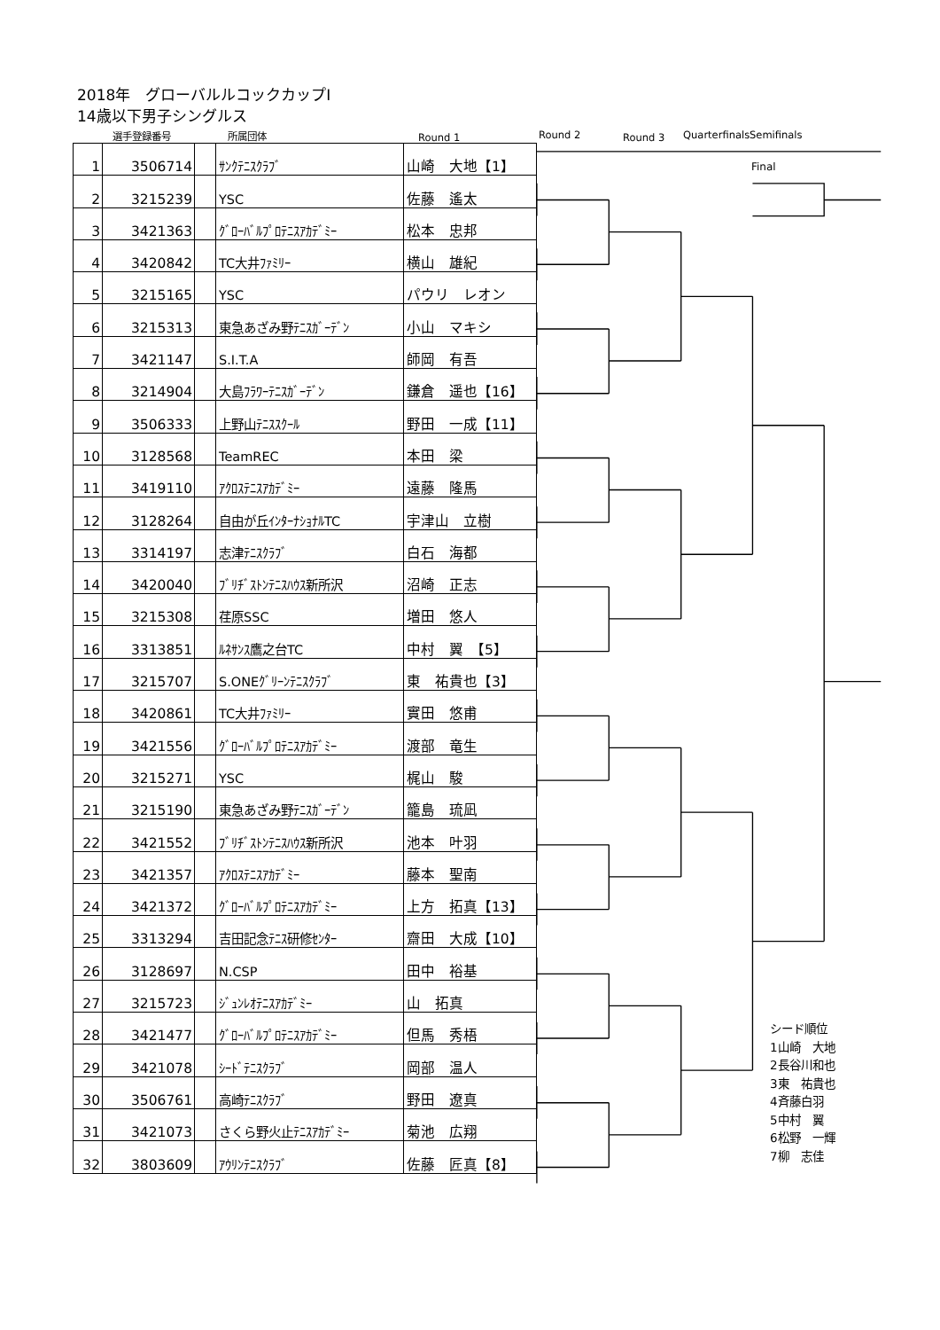2018年　グローバルルコックカップⅠ
14歳以下男子シングルス
選手登録番号 所属団体 Round 1 Round 2 Round 3 Quarterfinals Semifinals
| 1 | 3506714 | | ｻﾝｸﾃﾆｽｸﾗﾌﾞ | 山崎 大地【1】 |
| 2 | 3215239 | | YSC | 佐藤 遙太 |
| 3 | 3421363 | | ｸﾞﾛｰﾊﾞﾙﾌﾟﾛﾃﾆｽｱｶﾃﾞﾐｰ | 松本 忠邦 |
| 4 | 3420842 | | TC大井ﾌｧﾐﾘｰ | 横山 雄紀 |
| 5 | 3215165 | | YSC | パウリ レオン |
| 6 | 3215313 | | 東急あざみ野ﾃﾆｽｶﾞｰﾃﾞﾝ | 小山 マキシ |
| 7 | 3421147 | | S.I.T.A | 師岡 有吾 |
| 8 | 3214904 | | 大島ﾌﾗﾜｰﾃﾆｽｶﾞｰﾃﾞﾝ | 鎌倉 遥也【16】 |
| 9 | 3506333 | | 上野山ﾃﾆｽｽｸｰﾙ | 野田 一成【11】 |
| 10 | 3128568 | | TeamREC | 本田 梁 |
| 11 | 3419110 | | ｱｸﾛｽﾃﾆｽｱｶﾃﾞﾐｰ | 遠藤 隆馬 |
| 12 | 3128264 | | 自由が丘ｲﾝﾀｰﾅｼｮﾅﾙTC | 宇津山 立樹 |
| 13 | 3314197 | | 志津ﾃﾆｽｸﾗﾌﾞ | 白石 海都 |
| 14 | 3420040 | | ﾌﾞﾘﾁﾞｽﾄﾝﾃﾆｽﾊｳｽ新所沢 | 沼崎 正志 |
| 15 | 3215308 | | 荏原SSC | 増田 悠人 |
| 16 | 3313851 | | ﾙﾈｻﾝｽ鷹之台TC | 中村 翼 【5】 |
| 17 | 3215707 | | S.ONEｸﾞﾘｰﾝﾃﾆｽｸﾗﾌﾞ | 東 祐貴也【3】 |
| 18 | 3420861 | | TC大井ﾌｧﾐﾘｰ | 實田 悠甫 |
| 19 | 3421556 | | ｸﾞﾛｰﾊﾞﾙﾌﾟﾛﾃﾆｽｱｶﾃﾞﾐｰ | 渡部 竜生 |
| 20 | 3215271 | | YSC | 梶山 駿 |
| 21 | 3215190 | | 東急あざみ野ﾃﾆｽｶﾞｰﾃﾞﾝ | 籠島 琉凪 |
| 22 | 3421552 | | ﾌﾞﾘﾁﾞｽﾄﾝﾃﾆｽﾊｳｽ新所沢 | 池本 叶羽 |
| 23 | 3421357 | | ｱｸﾛｽﾃﾆｽｱｶﾃﾞﾐｰ | 藤本 聖南 |
| 24 | 3421372 | | ｸﾞﾛｰﾊﾞﾙﾌﾟﾛﾃﾆｽｱｶﾃﾞﾐｰ | 上方 拓真【13】 |
| 25 | 3313294 | | 吉田記念ﾃﾆｽ研修ｾﾝﾀｰ | 齋田 大成【10】 |
| 26 | 3128697 | | N.CSP | 田中 裕基 |
| 27 | 3215723 | | ｼﾞｭﾝﾚｵﾃﾆｽｱｶﾃﾞﾐｰ | 山 拓真 |
| 28 | 3421477 | | ｸﾞﾛｰﾊﾞﾙﾌﾟﾛﾃﾆｽｱｶﾃﾞﾐｰ | 但馬 秀梧 |
| 29 | 3421078 | | ｼｰﾄﾞﾃﾆｽｸﾗﾌﾞ | 岡部 温人 |
| 30 | 3506761 | | 高崎ﾃﾆｽｸﾗﾌﾞ | 野田 遼真 |
| 31 | 3421073 | | さくら野火止ﾃﾆｽｱｶﾃﾞﾐｰ | 菊池 広翔 |
| 32 | 3803609 | | ｱｳﾘﾝﾃﾆｽｸﾗﾌﾞ | 佐藤 匠真【8】 |
Final
シード順位
1山崎　大地
2長谷川和也
3東　祐貴也
4斉藤白羽
5中村　翼
6松野　一輝
7柳　志佳